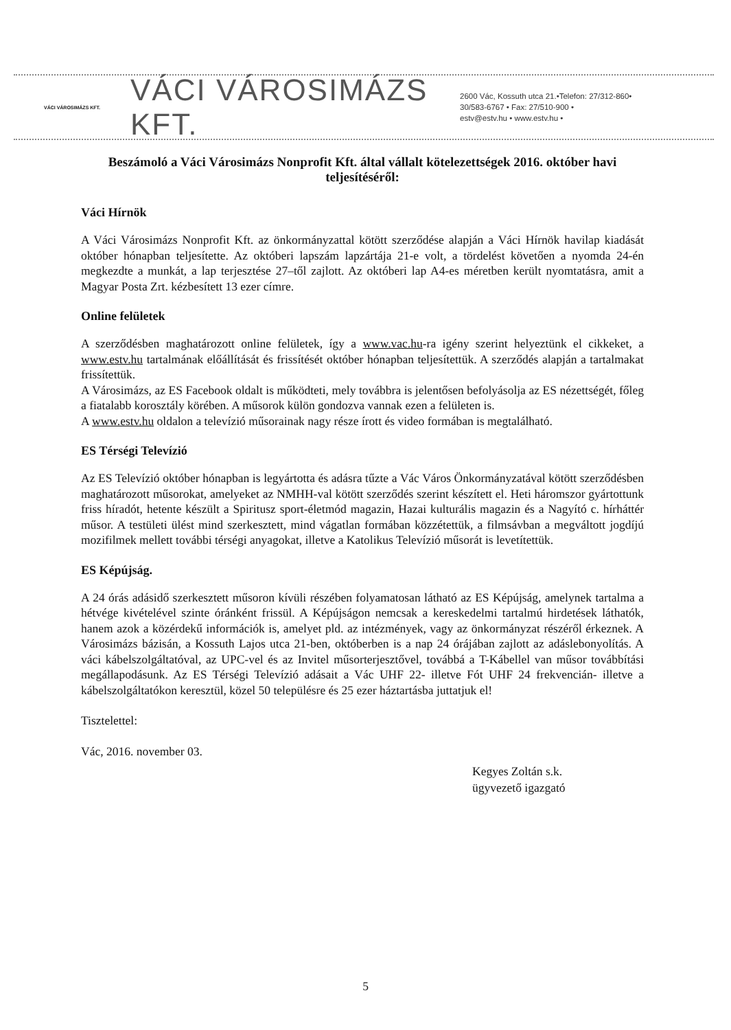VÁCI VÁROSIMÁZS KFT.
VÁCI VÁROSIMÁZS KFT.
2600 Vác, Kossuth utca 21.•Telefon: 27/312-860•
30/583-6767 • Fax: 27/510-900 •
estv@estv.hu • www.estv.hu •
Beszámoló a Váci Városimázs Nonprofit Kft. által vállalt kötelezettségek 2016. október havi teljesítéséről:
Váci Hírnök
A Váci Városimázs Nonprofit Kft. az önkormányzattal kötött szerződése alapján a Váci Hírnök havilap kiadását október hónapban teljesítette. Az októberi lapszám lapzártája 21-e volt, a tördelést követően a nyomda 24-én megkezdte a munkát, a lap terjesztése 27–től zajlott. Az októberi lap A4-es méretben került nyomtatásra, amit a Magyar Posta Zrt. kézbesített 13 ezer címre.
Online felületek
A szerződésben maghatározott online felületek, így a www.vac.hu-ra igény szerint helyeztünk el cikkeket, a www.estv.hu tartalmának előállítását és frissítését október hónapban teljesítettük. A szerződés alapján a tartalmakat frissítettük.
A Városimázs, az ES Facebook oldalt is működteti, mely továbbra is jelentősen befolyásolja az ES nézettségét, főleg a fiatalabb korosztály körében. A műsorok külön gondozva vannak ezen a felületen is.
A www.estv.hu oldalon a televízió műsorainak nagy része írott és video formában is megtalálható.
ES Térségi Televízió
Az ES Televízió október hónapban is legyártotta és adásra tűzte a Vác Város Önkormányzatával kötött szerződésben maghatározott műsorokat, amelyeket az NMHH-val kötött szerződés szerint készített el. Heti háromszor gyártottunk friss híradót, hetente készült a Spiritusz sport-életmód magazin, Hazai kulturális magazin és a Nagyító c. hírháttér műsor. A testületi ülést mind szerkesztett, mind vágatlan formában közzétettük, a filmsávban a megváltott jogdíjú mozifilmek mellett további térségi anyagokat, illetve a Katolikus Televízió műsorát is levetítettük.
ES Képújság.
A 24 órás adásidő szerkesztett műsoron kívüli részében folyamatosan látható az ES Képújság, amelynek tartalma a hétvége kivételével szinte óránként frissül. A Képújságon nemcsak a kereskedelmi tartalmú hirdetések láthatók, hanem azok a közérdekű információk is, amelyet pld. az intézmények, vagy az önkormányzat részéről érkeznek. A Városimázs bázisán, a Kossuth Lajos utca 21-ben, októberben is a nap 24 órájában zajlott az adáslebonyolítás. A váci kábelszolgáltatóval, az UPC-vel és az Invitel műsorterjesztővel, továbbá a T-Kábellel van műsor továbbítási megállapodásunk. Az ES Térségi Televízió adásait a Vác UHF 22- illetve Fót UHF 24 frekvencián- illetve a kábelszolgáltatókon keresztül, közel 50 településre és 25 ezer háztartásba juttatjuk el!
Tisztelettel:
Vác, 2016. november 03.
Kegyes Zoltán s.k.
ügyvezető igazgató
5